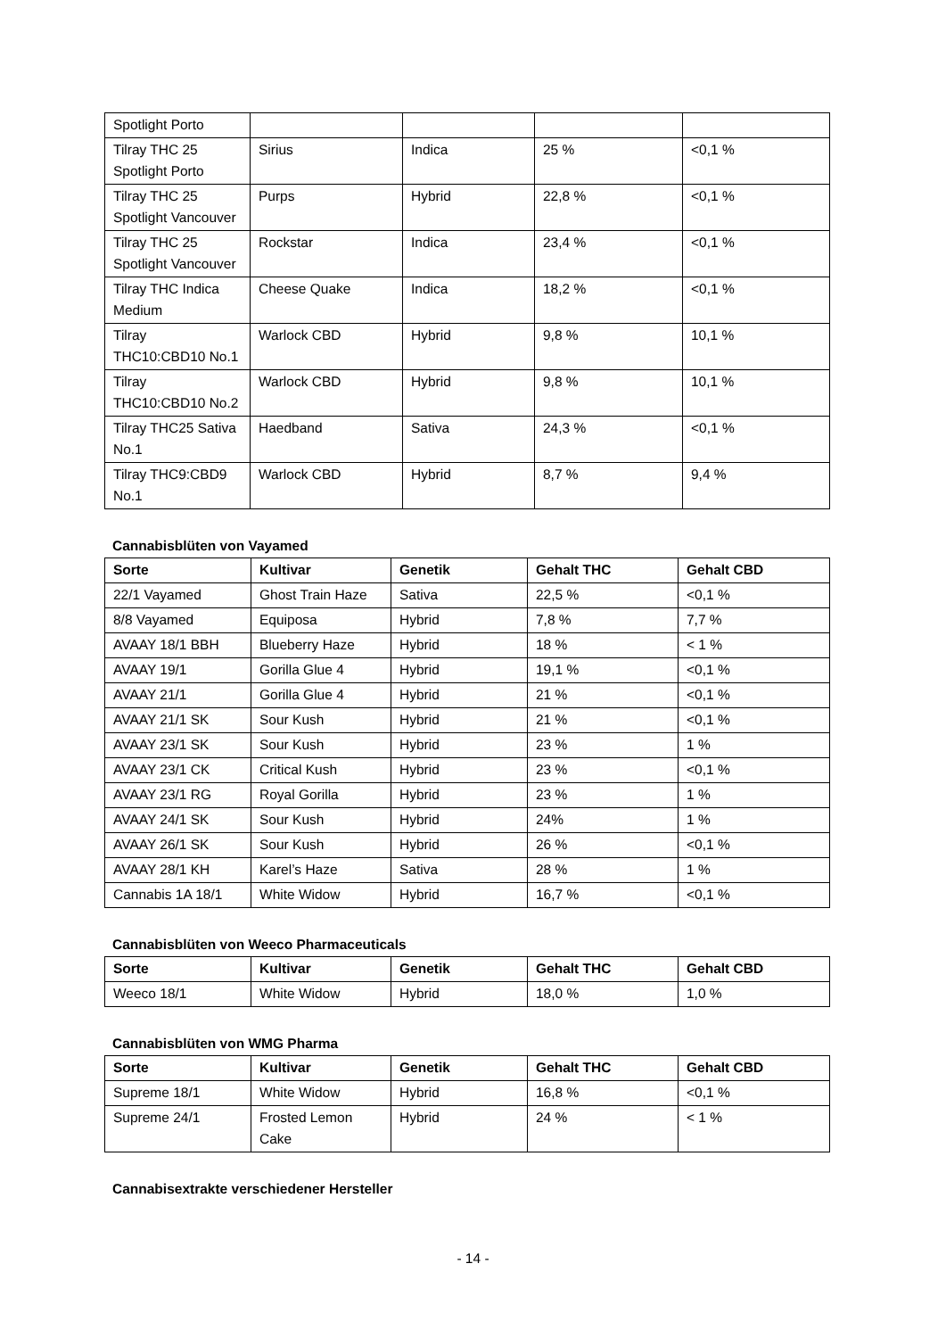| Spotlight Porto | | | | |
| Tilray THC 25 Spotlight Porto | Sirius | Indica | 25 % | <0,1 % |
| Tilray THC 25 Spotlight Vancouver | Purps | Hybrid | 22,8 % | <0,1 % |
| Tilray THC 25 Spotlight Vancouver | Rockstar | Indica | 23,4 % | <0,1 % |
| Tilray THC Indica Medium | Cheese Quake | Indica | 18,2 % | <0,1 % |
| Tilray THC10:CBD10 No.1 | Warlock CBD | Hybrid | 9,8 % | 10,1 % |
| Tilray THC10:CBD10 No.2 | Warlock CBD | Hybrid | 9,8 % | 10,1 % |
| Tilray THC25 Sativa No.1 | Haedband | Sativa | 24,3 % | <0,1 % |
| Tilray THC9:CBD9 No.1 | Warlock CBD | Hybrid | 8,7 % | 9,4 % |
Cannabisblüten von Vayamed
| Sorte | Kultivar | Genetik | Gehalt THC | Gehalt CBD |
| --- | --- | --- | --- | --- |
| 22/1 Vayamed | Ghost Train Haze | Sativa | 22,5 % | <0,1 % |
| 8/8 Vayamed | Equiposa | Hybrid | 7,8 % | 7,7 % |
| AVAAY 18/1 BBH | Blueberry Haze | Hybrid | 18 % | < 1 % |
| AVAAY 19/1 | Gorilla Glue 4 | Hybrid | 19,1 % | <0,1 % |
| AVAAY 21/1 | Gorilla Glue 4 | Hybrid | 21 % | <0,1 % |
| AVAAY 21/1 SK | Sour Kush | Hybrid | 21 % | <0,1 % |
| AVAAY 23/1 SK | Sour Kush | Hybrid | 23 % | 1 % |
| AVAAY 23/1 CK | Critical Kush | Hybrid | 23 % | <0,1 % |
| AVAAY 23/1 RG | Royal Gorilla | Hybrid | 23 % | 1 % |
| AVAAY 24/1 SK | Sour Kush | Hybrid | 24% | 1 % |
| AVAAY 26/1 SK | Sour Kush | Hybrid | 26 % | <0,1 % |
| AVAAY 28/1 KH | Karel’s Haze | Sativa | 28 % | 1 % |
| Cannabis 1A 18/1 | White Widow | Hybrid | 16,7 % | <0,1 % |
Cannabisblüten von Weeco Pharmaceuticals
| Sorte | Kultivar | Genetik | Gehalt THC | Gehalt CBD |
| --- | --- | --- | --- | --- |
| Weeco 18/1 | White Widow | Hybrid | 18,0 % | 1,0 % |
Cannabisblüten von WMG Pharma
| Sorte | Kultivar | Genetik | Gehalt THC | Gehalt CBD |
| --- | --- | --- | --- | --- |
| Supreme 18/1 | White Widow | Hybrid | 16,8 % | <0,1 % |
| Supreme 24/1 | Frosted Lemon Cake | Hybrid | 24 % | < 1 % |
Cannabisextrakte verschiedener Hersteller
- 14 -